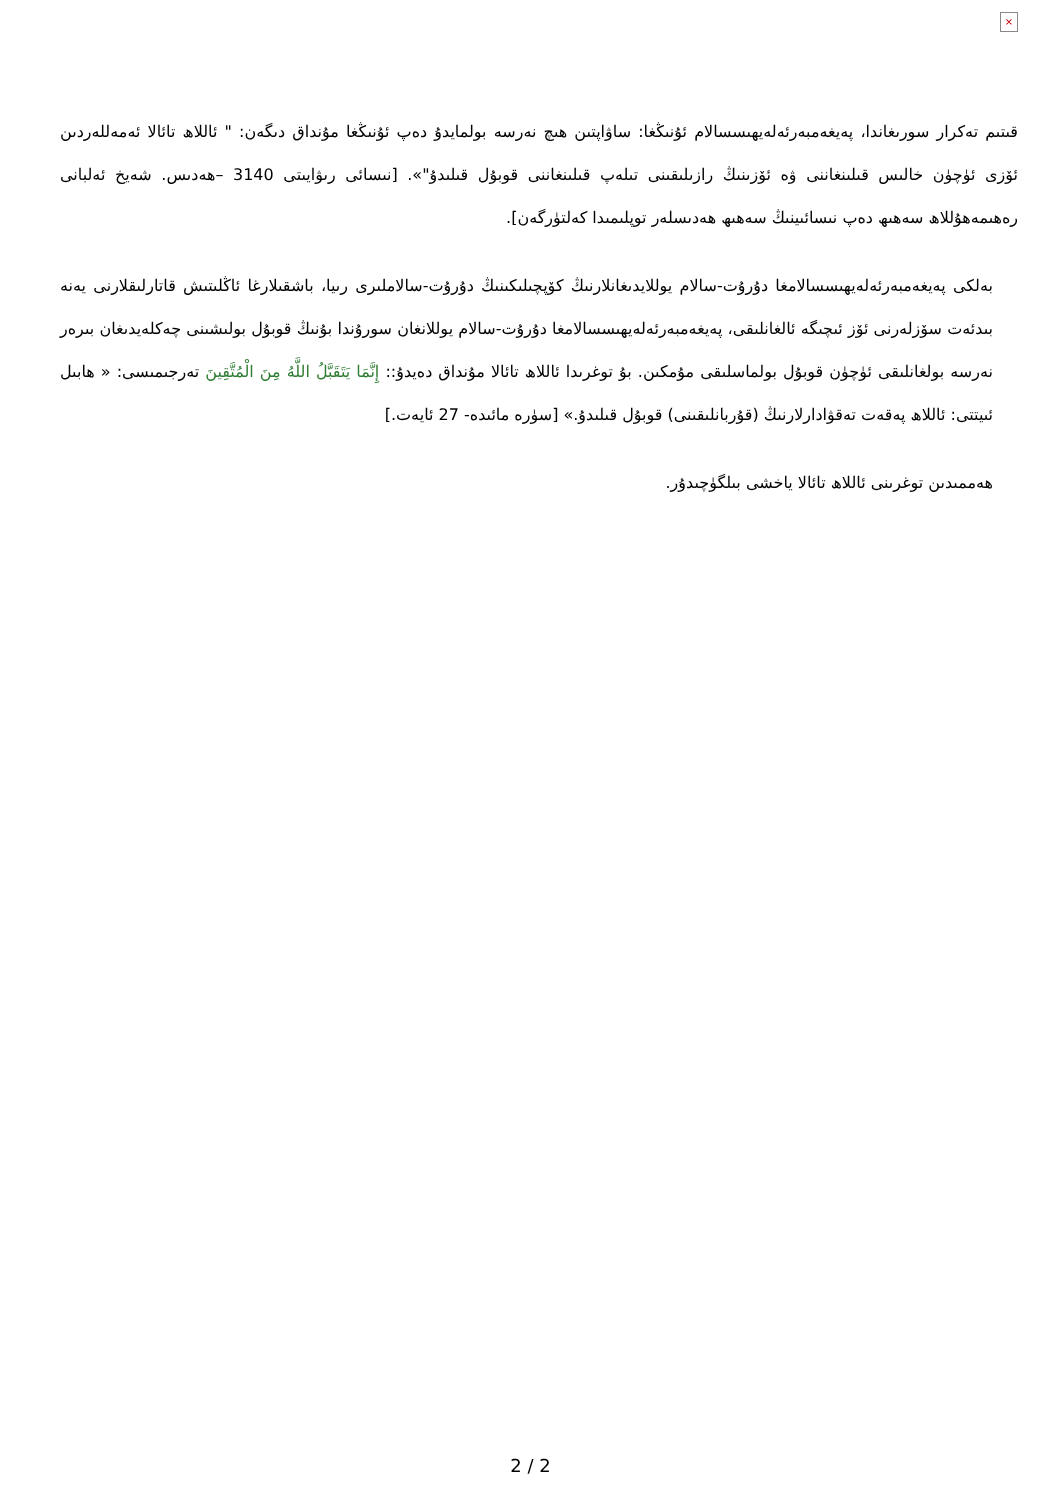×
قىتىم تەكرار سورىغاندا، پەيغەمبەرئەلەيھىسسالام ئۇنىڭغا: ساۋاپتىن ھىچ نەرسە بولمايدۇ دەپ ئۇنىڭغا مۇنداق دىگەن: " ئاللاھ تائالا ئەمەللەردىن ئۆزى ئۈچۈن خالىس قىلىنغاننى ۋە ئۆزىنىڭ رازىلىقىنى تىلەپ قىلىنغاننى قوبۇل قىلىدۇ"». [نىسائى رىۋايىتى 3140 –ھەدىس. شەيخ ئەلبانى رەھىمەھۇللاھ سەھىھ دەپ نىسائىينىڭ سەھىھ ھەدىسلەر توپلىمىدا كەلتۈرگەن].
بەلكى پەيغەمبەرئەلەيھىسسالامغا دۇرۇت-سالام يوللايدىغانلارنىڭ كۆپچىلىكىنىڭ دۇرۇت-سالاملىرى رىيا، باشقىلارغا ئاڭلىتىش قاتارلىقلارنى يەنە بىدئەت سۆزلەرنى ئۆز ئىچىگە ئالغانلىقى، پەيغەمبەرئەلەيھىسسالامغا دۇرۇت-سالام يوللانغان سورۇندا بۇنىڭ قوبۇل بولىشىنى چەكلەيدىغان بىرەر نەرسە بولغانلىقى ئۈچۈن قوبۇل بولماسلىقى مۇمكىن. بۇ توغرىدا ئاللاھ تائالا مۇنداق دەيدۇ:: إِنَّمَا يَتَقَبَّلُ اللَّهُ مِنَ الْمُتَّقِينَ تەرجىمىسى: « ھابىل ئىيتتى: ئاللاھ پەقەت تەقۋادارلارنىڭ (قۇربانلىقىنى) قوبۇل قىلىدۇ.» [سۈرە مائىدە- 27 ئايەت.]
ھەممىدىن توغرىنى ئاللاھ تائالا ياخشى بىلگۈچىدۇر.
2 / 2